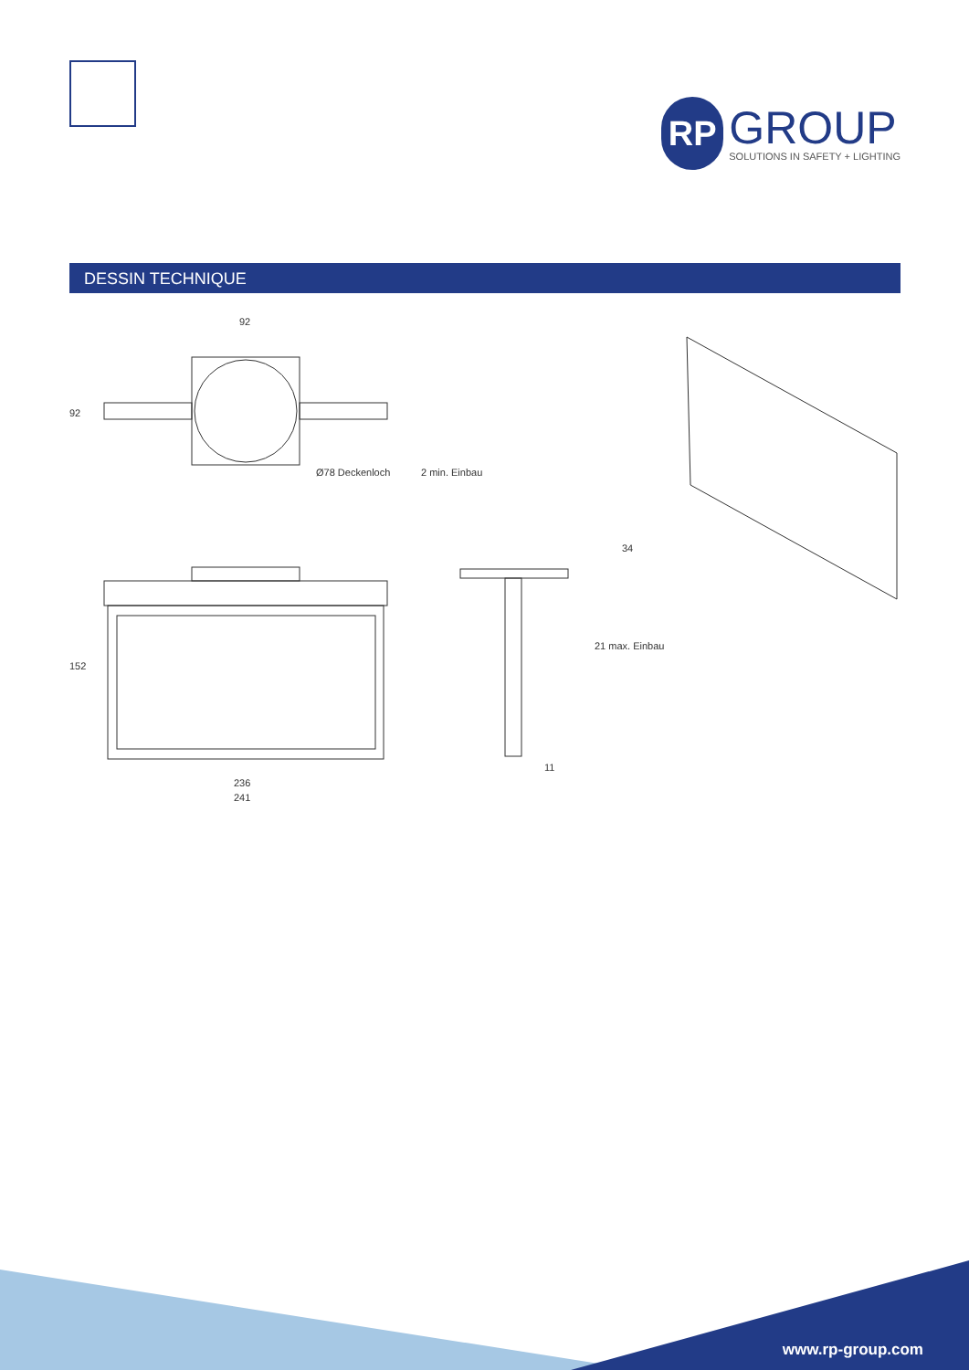RP
GROUP
SOLUTIONS IN SAFETY + LIGHTING
DESSIN TECHNIQUE
92
92
Ø78 Deckenloch 2 min. Einbau
34
21 max. Einbau
152
11
236
241
www.rp-group.com